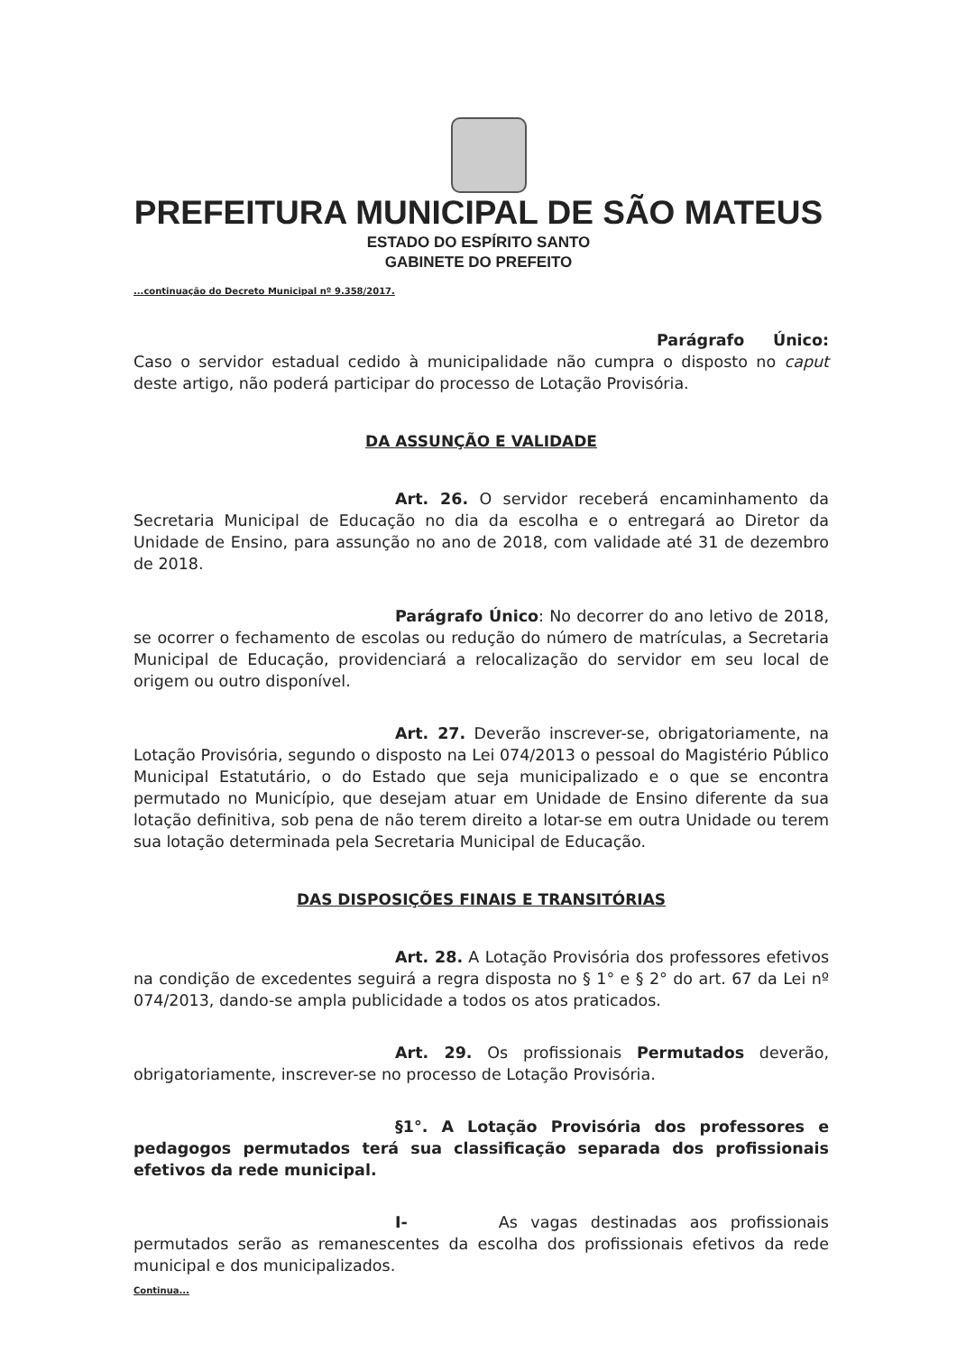PREFEITURA MUNICIPAL DE SÃO MATEUS
ESTADO DO ESPÍRITO SANTO
GABINETE DO PREFEITO
...continuação do Decreto Municipal nº 9.358/2017.
Parágrafo Único: Caso o servidor estadual cedido à municipalidade não cumpra o disposto no caput deste artigo, não poderá participar do processo de Lotação Provisória.
DA ASSUNÇÃO E VALIDADE
Art. 26. O servidor receberá encaminhamento da Secretaria Municipal de Educação no dia da escolha e o entregará ao Diretor da Unidade de Ensino, para assunção no ano de 2018, com validade até 31 de dezembro de 2018.
Parágrafo Único: No decorrer do ano letivo de 2018, se ocorrer o fechamento de escolas ou redução do número de matrículas, a Secretaria Municipal de Educação, providenciará a relocalização do servidor em seu local de origem ou outro disponível.
Art. 27. Deverão inscrever-se, obrigatoriamente, na Lotação Provisória, segundo o disposto na Lei 074/2013 o pessoal do Magistério Público Municipal Estatutário, o do Estado que seja municipalizado e o que se encontra permutado no Município, que desejam atuar em Unidade de Ensino diferente da sua lotação definitiva, sob pena de não terem direito a lotar-se em outra Unidade ou terem sua lotação determinada pela Secretaria Municipal de Educação.
DAS DISPOSIÇÕES FINAIS E TRANSITÓRIAS
Art. 28. A Lotação Provisória dos professores efetivos na condição de excedentes seguirá a regra disposta no § 1° e § 2° do art. 67 da Lei nº 074/2013, dando-se ampla publicidade a todos os atos praticados.
Art. 29. Os profissionais Permutados deverão, obrigatoriamente, inscrever-se no processo de Lotação Provisória.
§1°. A Lotação Provisória dos professores e pedagogos permutados terá sua classificação separada dos profissionais efetivos da rede municipal.
I- As vagas destinadas aos profissionais permutados serão as remanescentes da escolha dos profissionais efetivos da rede municipal e dos municipalizados.
Continua...